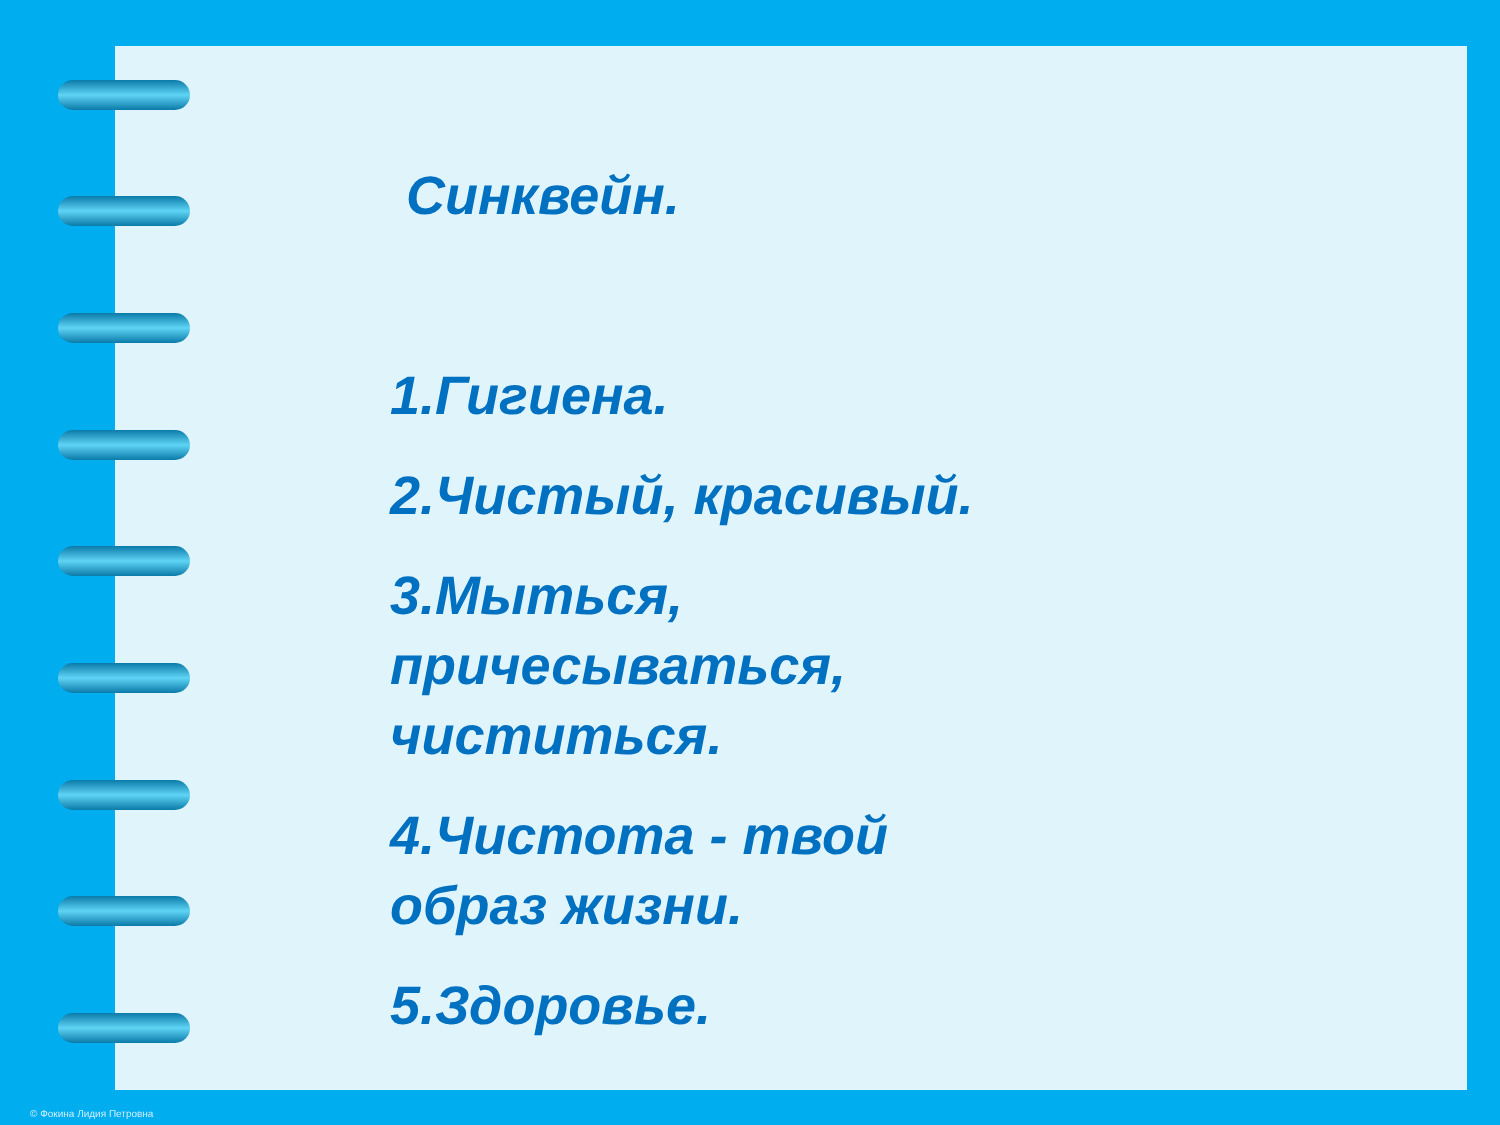Синквейн.
1.Гигиена.
2.Чистый, красивый.
3.Мыться, причесываться, чиститься.
4.Чистота - твой образ жизни.
5.Здоровье.
© Фокина Лидия Петровна